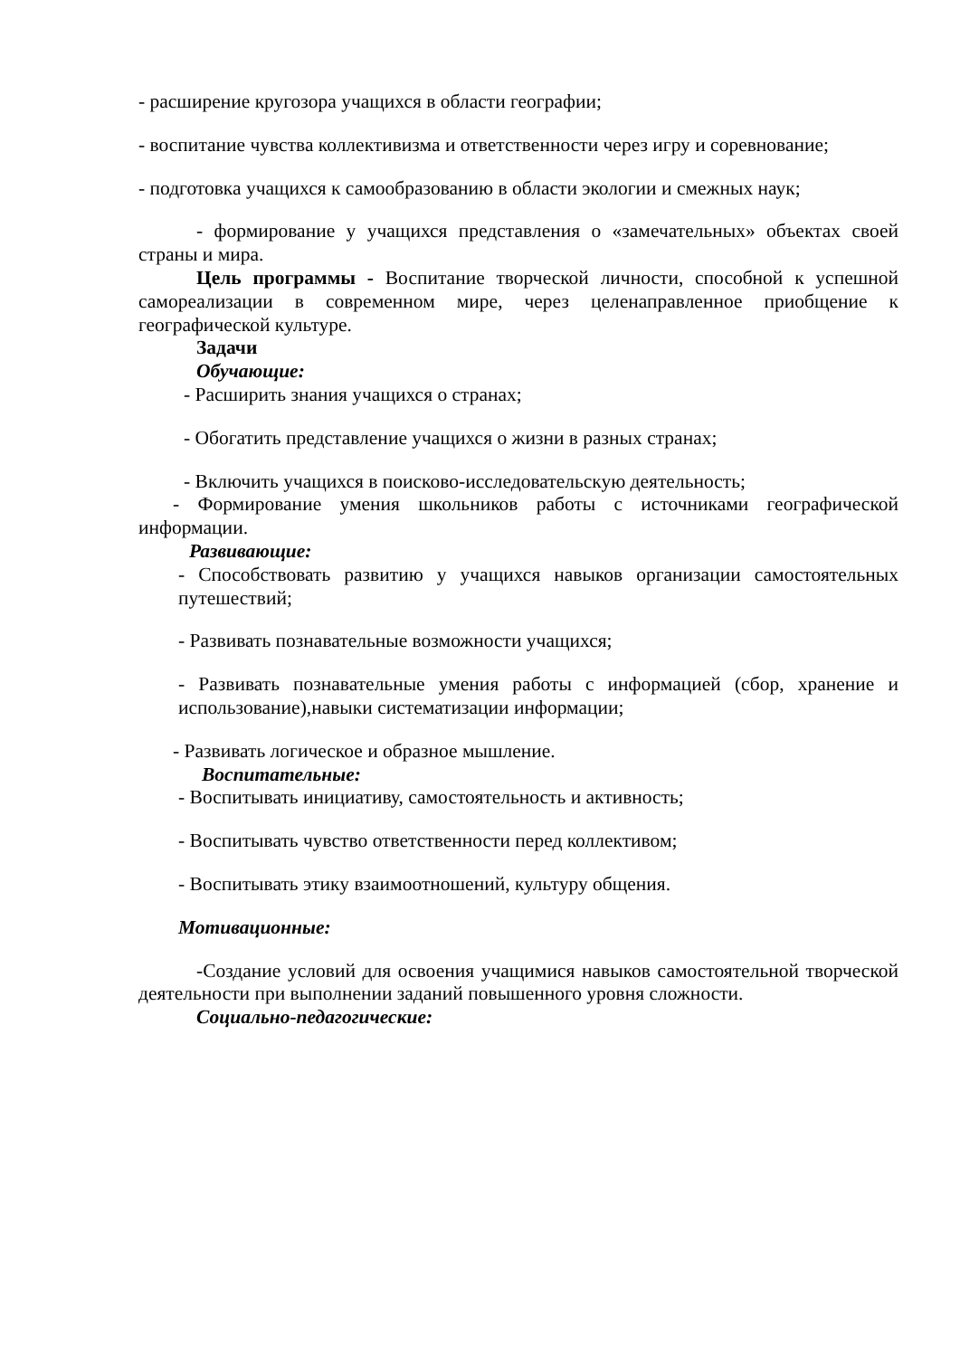- расширение кругозора учащихся в области географии;
- воспитание чувства коллективизма и ответственности через игру и соревнование;
- подготовка учащихся к самообразованию в области экологии и смежных наук;
- формирование у учащихся представления о «замечательных» объектах своей страны и мира.
Цель программы - Воспитание творческой личности, способной к успешной самореализации в современном мире, через целенаправленное приобщение к географической культуре.
Задачи
Обучающие:
- Расширить знания учащихся о странах;
- Обогатить представление учащихся о жизни в разных странах;
- Включить учащихся в поисково-исследовательскую деятельность;
- Формирование умения школьников работы с источниками географической информации.
Развивающие:
- Способствовать развитию у учащихся навыков организации самостоятельных путешествий;
- Развивать познавательные возможности учащихся;
- Развивать познавательные умения работы с информацией (сбор, хранение и использование),навыки систематизации информации;
- Развивать логическое и образное мышление.
Воспитательные:
- Воспитывать инициативу, самостоятельность и активность;
- Воспитывать чувство ответственности перед коллективом;
- Воспитывать этику взаимоотношений, культуру общения.
Мотивационные:
-Создание условий для освоения учащимися навыков самостоятельной творческой деятельности при выполнении заданий повышенного уровня сложности.
Социально-педагогические: